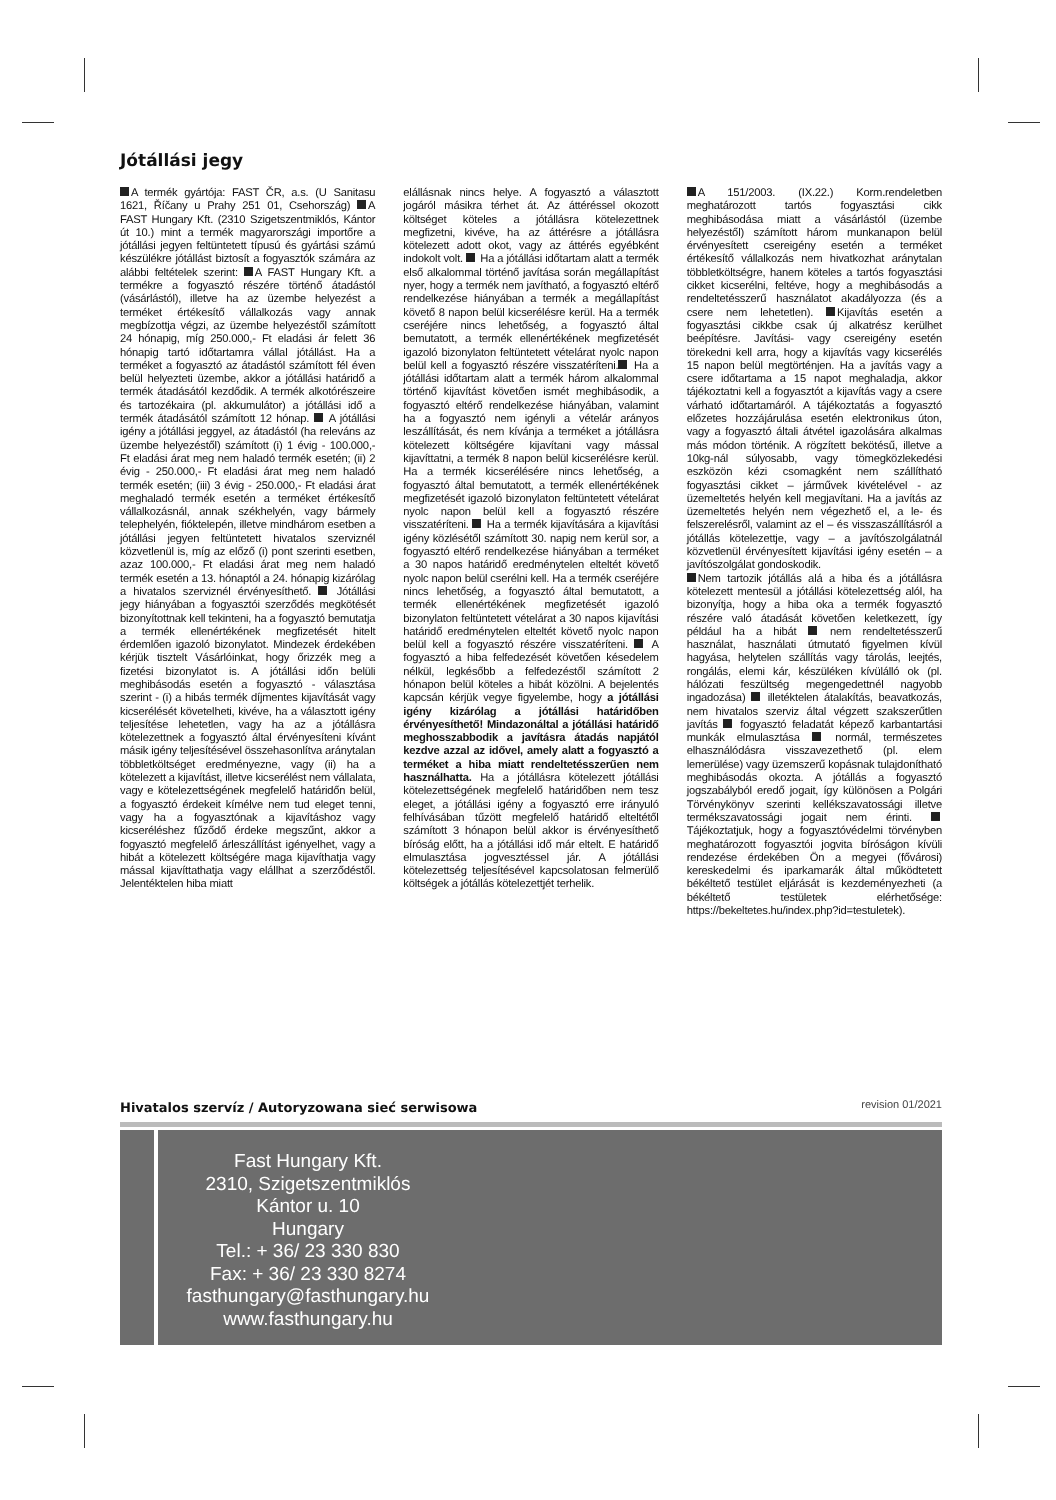Jótállási jegy
A termék gyártója: FAST ČR, a.s. (U Sanitasu 1621, Říčany u Prahy 251 01, Csehország) A FAST Hungary Kft. (2310 Szigetszentmiklós, Kántor út 10.) mint a termék magyarországi importőre a jótállási jegyen feltüntetett típusú és gyártási számú készülékre jótállást biztosít a fogyasztók számára az alábbi feltételek szerint: A FAST Hungary Kft. a termékre a fogyasztó részére történő átadástól (vásárlástól), illetve ha az üzembe helyezést a terméket értékesítő vállalkozás vagy annak megbízottja végzi, az üzembe helyezéstől számított 24 hónapig, míg 250.000,- Ft eladási ár felett 36 hónapig tartó időtartamra vállal jótállást. Ha a terméket a fogyasztó az átadástól számított fél éven belül helyezteti üzembe, akkor a jótállási határidő a termék átadásától kezdődik. A termék alkotórészeire és tartozékaira (pl. akkumulátor) a jótállási idő a termék átadásától számított 12 hónap. A jótállási igény a jótállási jeggyel, az átadástól (ha releváns az üzembe helyezéstől) számított (i) 1 évig - 100.000,- Ft eladási árat meg nem haladó termék esetén; (ii) 2 évig - 250.000,- Ft eladási árat meg nem haladó termék esetén; (iii) 3 évig - 250.000,- Ft eladási árat meghaladó termék esetén a terméket értékesítő vállalkozásnál, annak székhelyén, vagy bármely telephelyén, fióktelepén, illetve mindhárom esetben a jótállási jegyen feltüntetett hivatalos szerviznél közvetlenül is, míg az előző (i) pont szerinti esetben, azaz 100.000,- Ft eladási árat meg nem haladó termék esetén a 13. hónaptól a 24. hónapig kizárólag a hivatalos szerviznél érvényesíthető. Jótállási jegy hiányában a fogyasztói szerződés megkötését bizonyítottnak kell tekinteni, ha a fogyasztó bemutatja a termék ellenértékének megfizetését hitelt érdemlően igazoló bizonylatot. Mindezek érdekében kérjük tisztelt Vásárlóinkat, hogy őrizzék meg a fizetési bizonylatot is. A jótállási időn belüli meghibásodás esetén a fogyasztó - választása szerint - (i) a hibás termék díjmentes kijavítását vagy kicserélését követelheti, kivéve, ha a választott igény teljesítése lehetetlen, vagy ha az a jótállásra kötelezettnek a fogyasztó által érvényesíteni kívánt másik igény teljesítésével összehasonlítva aránytalan többletköltséget eredményezne, vagy (ii) ha a kötelezett a kijavítást, illetve kicserélést nem vállalata, vagy e kötelezettségének megfelelő határidőn belül, a fogyasztó érdekeit kímélve nem tud eleget tenni, vagy ha a fogyasztónak a kijavításhoz vagy kicseréléshez fűződő érdeke megszűnt, akkor a fogyasztó megfelelő árleszállítást igényelhet, vagy a hibát a kötelezett költségére maga kijavíthatja vagy mással kijavíttathatja vagy elállhat a szerződéstől. Jelentéktelen hiba miatt
elállásnak nincs helye. A fogyasztó a választott jogáról másikra térhet át. Az áttéréssel okozott költséget köteles a jótállásra kötelezettnek megfizetni, kivéve, ha az áttérésre a jótállásra kötelezett adott okot, vagy az áttérés egyébként indokolt volt. Ha a jótállási időtartam alatt a termék első alkalommal történő javítása során megállapítást nyer, hogy a termék nem javítható, a fogyasztó eltérő rendelkezése hiányában a termék a megállapítást követő 8 napon belül kicserélésre kerül. Ha a termék cseréjére nincs lehetőség, a fogyasztó által bemutatott, a termék ellenértékének megfizetését igazoló bizonylaton feltüntetett vételárat nyolc napon belül kell a fogyasztó részére visszatéríteni. Ha a jótállási időtartam alatt a termék három alkalommal történő kijavítást követően ismét meghibásodik, a fogyasztó eltérő rendelkezése hiányában, valamint ha a fogyasztó nem igényli a vételár arányos leszállítását, és nem kívánja a terméket a jótállásra kötelezett költségére kijavítani vagy mással kijavíttatni, a termék 8 napon belül kicserélésre kerül. Ha a termék kicserélésére nincs lehetőség, a fogyasztó által bemutatott, a termék ellenértékének megfizetését igazoló bizonylaton feltüntetett vételárat nyolc napon belül kell a fogyasztó részére visszatéríteni. Ha a termék kijavítására a kijavítási igény közlésétől számított 30. napig nem kerül sor, a fogyasztó eltérő rendelkezése hiányában a terméket a 30 napos határidő eredménytelen elteltét követő nyolc napon belül cserélni kell. Ha a termék cseréjére nincs lehetőség, a fogyasztó által bemutatott, a termék ellenértékének megfizetését igazoló bizonylaton feltüntetett vételárat a 30 napos kijavítási határidő eredménytelen elteltét követő nyolc napon belül kell a fogyasztó részére visszatéríteni. A fogyasztó a hiba felfedezését követően késedelem nélkül, legkésőbb a felfedezéstől számított 2 hónapon belül köteles a hibát közölni. A bejelentés kapcsán kérjük vegye figyelembe, hogy a jótállási igény kizárólag a jótállási határidőben érvényesíthető! Mindazonáltal a jótállási határidő meghosszabbodik a javításra átadás napjától kezdve azzal az idővel, amely alatt a fogyasztó a terméket a hiba miatt rendeltetésszerűen nem használhatta. Ha a jótállásra kötelezett jótállási kötelezettségének megfelelő határidőben nem tesz eleget, a jótállási igény a fogyasztó erre irányuló felhívásában tűzött megfelelő határidő elteltétől számított 3 hónapon belül akkor is érvényesíthető bíróság előtt, ha a jótállási idő már eltelt. E határidő elmulasztása jogvesztéssel jár. A jótállási kötelezettség teljesítésével kapcsolatosan felmerülő költségek a jótállás kötelezettjét terhelik.
A 151/2003. (IX.22.) Korm.rendeletben meghatározott tartós fogyasztási cikk meghibásodása miatt a vásárlástól (üzembe helyezéstől) számított három munkanapon belül érvényesített csereigény esetén a terméket értékesítő vállalkozás nem hivatkozhat aránytalan többletköltségre, hanem köteles a tartós fogyasztási cikket kicserélni, feltéve, hogy a meghibásodás a rendeltetésszerű használatot akadályozza (és a csere nem lehetetlen). Kijavítás esetén a fogyasztási cikkbe csak új alkatrész kerülhet beépítésre. Javítási- vagy csereigény esetén törekedni kell arra, hogy a kijavítás vagy kicserélés 15 napon belül megtörténjen. Ha a javítás vagy a csere időtartama a 15 napot meghaladja, akkor tájékoztatni kell a fogyasztót a kijavítás vagy a csere várható időtartamáról. A tájékoztatás a fogyasztó előzetes hozzájárulása esetén elektronikus úton, vagy a fogyasztó általi átvétel igazolására alkalmas más módon történik. A rögzített bekötésű, illetve a 10kg-nál súlyosabb, vagy tömegközlekedési eszközön kézi csomagként nem szállítható fogyasztási cikket – járművek kivételével - az üzemeltetés helyén kell megjavítani. Ha a javítás az üzemeltetés helyén nem végezhető el, a le- és felszerelésről, valamint az el – és visszaszállításról a jótállás kötelezettje, vagy – a javítószolgálatnál közvetlenül érvényesített kijavítási igény esetén – a javítószolgálat gondoskodik.
Nem tartozik jótállás alá a hiba és a jótállásra kötelezett mentesül a jótállási kötelezettség alól, ha bizonyítja, hogy a hiba oka a termék fogyasztó részére való átadását követően keletkezett, így például ha a hibát nem rendeltetésszerű használat, használati útmutató figyelmen kívül hagyása, helytelen szállítás vagy tárolás, leejtés, rongálás, elemi kár, készüléken kívülálló ok (pl. hálózati feszültség megengedettnél nagyobb ingadozása) illetéktelen átalakítás, beavatkozás, nem hivatalos szerviz által végzett szakszerűtlen javítás fogyasztó feladatát képező karbantartási munkák elmulasztása normál, természetes elhasználódásra visszavezethető (pl. elem lemerülése) vagy üzemszerű kopásnak tulajdonítható meghibásodás okozta. A jótállás a fogyasztó jogszabályból eredő jogait, így különösen a Polgári Törvénykönyv szerinti kellékszavatossági illetve termékszavatossági jogait nem érinti. Tájékoztatjuk, hogy a fogyasztóvédelmi törvényben meghatározott fogyasztói jogvita bíróságon kívüli rendezése érdekében Ön a megyei (fővárosi) kereskedelmi és iparkamarák által működtetett békéltető testület eljárását is kezdeményezheti (a békéltető testületek elérhetősége: https://bekeltetes.hu/index.php?id=testuletek).
Hivatalos szervíz / Autoryzowana sieć serwisowa
revision 01/2021
Fast Hungary Kft.
2310, Szigetszentmiklós
Kántor u. 10
Hungary
Tel.: + 36/ 23 330 830
Fax: + 36/ 23 330 8274
fasthungary@fasthungary.hu
www.fasthungary.hu